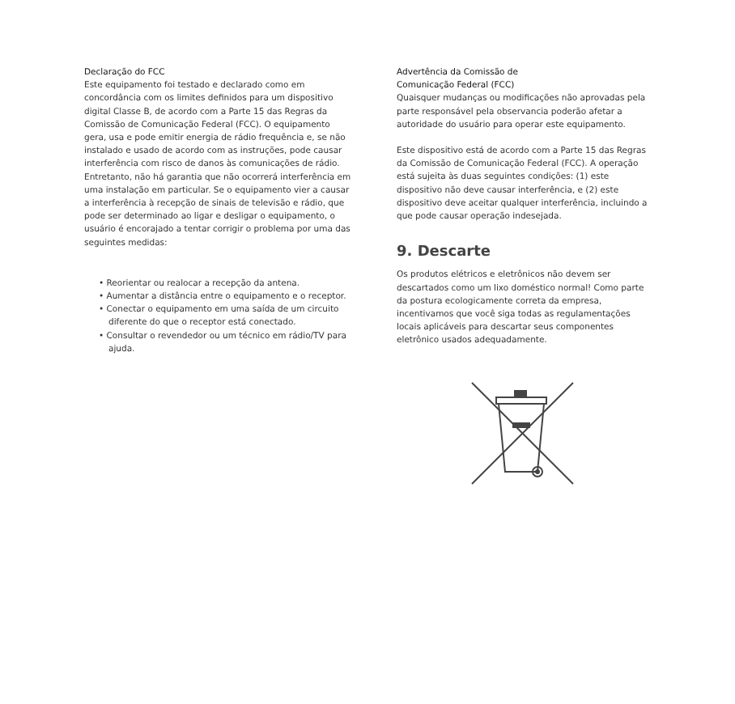Declaração do FCC
Este equipamento foi testado e declarado como em concordância com os limites definidos para um dispositivo digital Classe B, de acordo com a Parte 15 das Regras da Comissão de Comunicação Federal (FCC). O equipamento gera, usa e pode emitir energia de rádio frequência e, se não instalado e usado de acordo com as instruções, pode causar interferência com risco de danos às comunicações de rádio. Entretanto, não há garantia que não ocorrerá interferência em uma instalação em particular. Se o equipamento vier a causar a interferência à recepção de sinais de televisão e rádio, que pode ser determinado ao ligar e desligar o equipamento, o usuário é encorajado a tentar corrigir o problema por uma das seguintes medidas:
• Reorientar ou realocar a recepção da antena.
• Aumentar a distância entre o equipamento e o receptor.
• Conectar o equipamento em uma saída de um circuito diferente do que o receptor está conectado.
• Consultar o revendedor ou um técnico em rádio/TV para ajuda.
Advertência da Comissão de
Comunicação Federal (FCC)
Quaisquer mudanças ou modificações não aprovadas pela parte responsável pela observancia poderão afetar a autoridade do usuário para operar este equipamento.
Este dispositivo está de acordo com a Parte 15 das Regras da Comissão de Comunicação Federal (FCC). A operação está sujeita às duas seguintes condições: (1) este dispositivo não deve causar interferência, e (2) este dispositivo deve aceitar qualquer interferência, incluindo a que pode causar operação indesejada.
9. Descarte
Os produtos elétricos e eletrônicos não devem ser descartados como um lixo doméstico normal! Como parte da postura ecologicamente correta da empresa, incentivamos que você siga todas as regulamentações locais aplicáveis para descartar seus componentes eletrônico usados adequadamente.